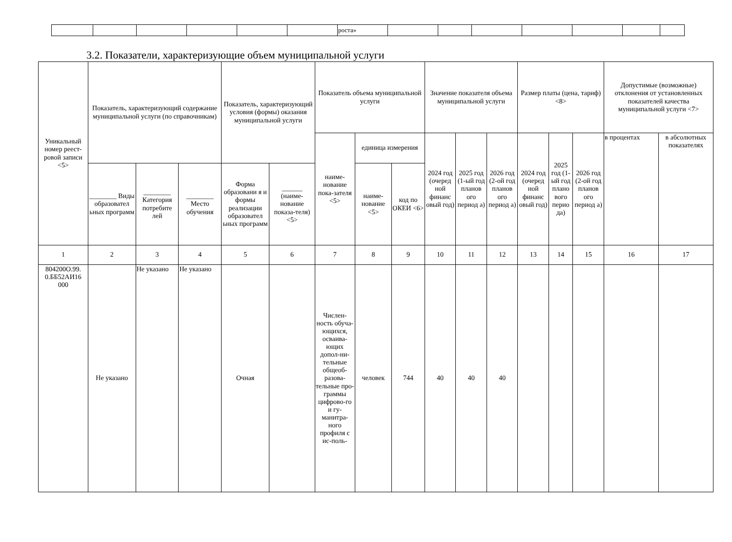| | | | | | | роста» | | | | | | | |
3.2. Показатели, характеризующие объем муниципальной услуги
| Уникальный номер реест-ровой записи <5> | Показатель, характеризующий содержание муниципальной услуги (по справочникам) | | | Показатель, характеризующий условия (формы) оказания муниципальной услуги | | Показатель объема муниципальной услуги | | | Значение показателя объема муниципальной услуги | | | Размер платы (цена, тариф) <8> | | | Допустимые (возможные) отклонения от установленных показателей качества муниципальной услуги <7> | |
| --- | --- | --- | --- | --- | --- | --- | --- | --- | --- | --- | --- | --- | --- | --- | --- | --- |
| | | | | | | наиме-нование пока-зателя <5> | единица измерения | | 2024 год (очеред ной финанс овый год) | 2025 год (1-ый год планов ого период а) | 2026 год (2-ой год планов ого период а) | 2024 год (очеред ной финанс овый год) | 2025 год (1-ый год плано вого перио да) | 2026 год (2-ой год планов ого период а) | в процентах | в абсолютных показателях |
| | ________ Виды образовател ьных программ | ________ Категория потребите лей | ________ Место обучения | Форма образовани я и формы реализации образовател ьных программ | ______ (наиме-нование показа-теля) <5> | | наиме-нование <5> | код по ОКЕИ <6> | | | | | | | | |
| 1 | 2 | 3 | 4 | 5 | 6 | 7 | 8 | 9 | 10 | 11 | 12 | 13 | 14 | 15 | 16 | 17 |
| 804200О.99. 0.ББ52АИ16 000 | Не указано | Не указано | Не указано | Очная | | Числен-ность обуча-ющихся, осваива-ющих допол-ни-тельные общеоб-разова-тельные про-граммы цифрово-го и гу-манитра-ного профиля с ис-поль- | человек | 744 | 40 | 40 | 40 | | | | | |